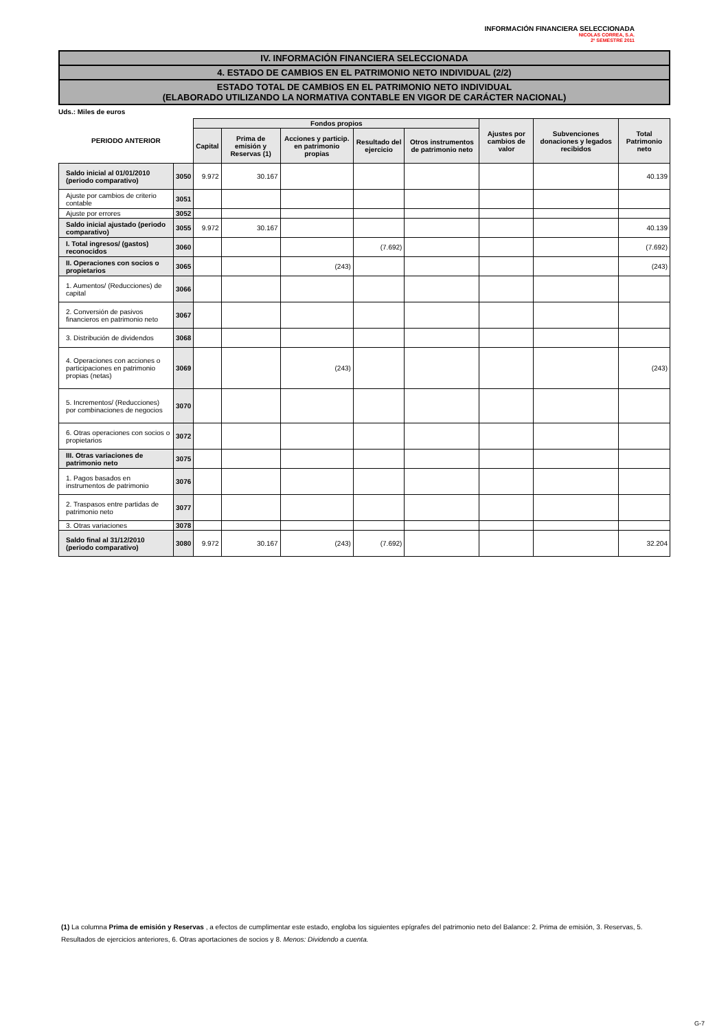INFORMACIÓN FINANCIERA SELECCIONADA
NICOLAS CORREA, S.A.
2º SEMESTRE 2011
IV. INFORMACIÓN FINANCIERA SELECCIONADA
4. ESTADO DE CAMBIOS EN EL PATRIMONIO NETO INDIVIDUAL (2/2)
ESTADO TOTAL DE CAMBIOS EN EL PATRIMONIO NETO INDIVIDUAL
(ELABORADO UTILIZANDO LA NORMATIVA CONTABLE EN VIGOR DE CARÁCTER NACIONAL)
Uds.: Miles de euros
| PERIODO ANTERIOR | | Fondos propios | | | | | Ajustes por cambios de valor | Subvenciones donaciones y legados recibidos | Total Patrimonio neto |
| --- | --- | --- | --- | --- | --- | --- | --- | --- | --- |
| | | Capital | Prima de emisión y Reservas (1) | Acciones y particip. en patrimonio propias | Resultado del ejercicio | Otros instrumentos de patrimonio neto | | | |
| Saldo inicial al 01/01/2010 (periodo comparativo) | 3050 | 9.972 | 30.167 | | | | | | 40.139 |
| Ajuste por cambios de criterio contable | 3051 | | | | | | | | |
| Ajuste por errores | 3052 | | | | | | | | |
| Saldo inicial ajustado (periodo comparativo) | 3055 | 9.972 | 30.167 | | | | | | 40.139 |
| I. Total ingresos/ (gastos) reconocidos | 3060 | | | | (7.692) | | | | (7.692) |
| II. Operaciones con socios o propietarios | 3065 | | | (243) | | | | | (243) |
| 1. Aumentos/ (Reducciones) de capital | 3066 | | | | | | | | |
| 2. Conversión de pasivos financieros en patrimonio neto | 3067 | | | | | | | | |
| 3. Distribución de dividendos | 3068 | | | | | | | | |
| 4. Operaciones con acciones o participaciones en patrimonio propias (netas) | 3069 | | | (243) | | | | | (243) |
| 5. Incrementos/ (Reducciones) por combinaciones de negocios | 3070 | | | | | | | | |
| 6. Otras operaciones con socios o propietarios | 3072 | | | | | | | | |
| III. Otras variaciones de patrimonio neto | 3075 | | | | | | | | |
| 1. Pagos basados en instrumentos de patrimonio | 3076 | | | | | | | | |
| 2. Traspasos entre partidas de patrimonio neto | 3077 | | | | | | | | |
| 3. Otras variaciones | 3078 | | | | | | | | |
| Saldo final al 31/12/2010 (periodo comparativo) | 3080 | 9.972 | 30.167 | (243) | (7.692) | | | | 32.204 |
(1) La columna Prima de emisión y Reservas , a efectos de cumplimentar este estado, engloba los siguientes epígrafes del patrimonio neto del Balance: 2. Prima de emisión, 3. Reservas, 5. Resultados de ejercicios anteriores, 6. Otras aportaciones de socios y 8. Menos: Dividendo a cuenta.
G-7